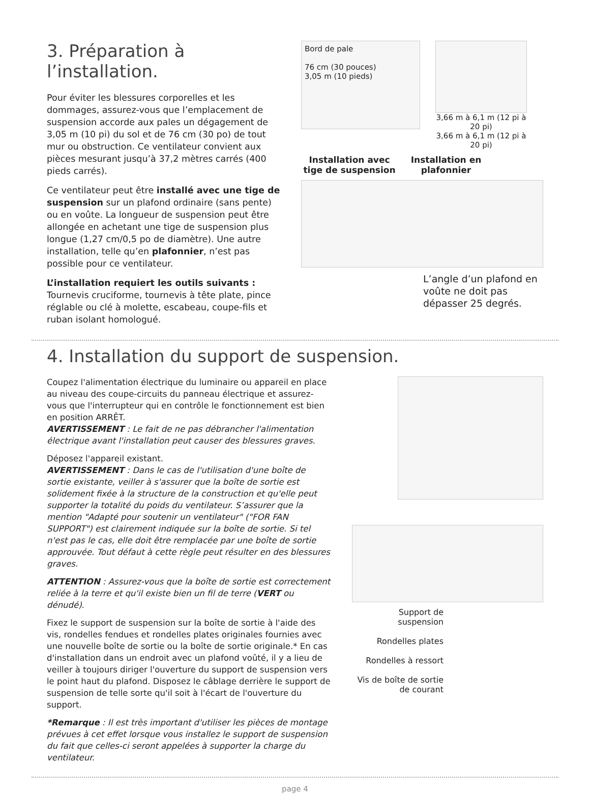3. Préparation à l’installation.
Pour éviter les blessures corporelles et les dommages, assurez-vous que l’emplacement de suspension accorde aux pales un dégagement de 3,05 m (10 pi) du sol et de 76 cm (30 po) de tout mur ou obstruction. Ce ventilateur convient aux pièces mesurant jusqu’à 37,2 mètres carrés (400 pieds carrés).
Ce ventilateur peut être installé avec une tige de suspension sur un plafond ordinaire (sans pente) ou en voûte. La longueur de suspension peut être allongée en achetant une tige de suspension plus longue (1,27 cm/0,5 po de diamètre). Une autre installation, telle qu’en plafonnier, n’est pas possible pour ce ventilateur.
L’installation requiert les outils suivants :
Tournevis cruciforme, tournevis à tête plate, pince réglable ou clé à molette, escabeau, coupe-fils et ruban isolant homologué.
Bord de pale
76 cm (30 pouces)
3,05 m (10 pieds)
3,66 m à 6,1 m (12 pi à 20 pi)
3,66 m à 6,1 m (12 pi à 20 pi)
Installation avec tige de suspension
Installation en plafonnier
L’angle d’un plafond en voûte ne doit pas dépasser 25 degrés.
4. Installation du support de suspension.
Coupez l'alimentation électrique du luminaire ou appareil en place au niveau des coupe-circuits du panneau électrique et assurez-vous que l'interrupteur qui en contrôle le fonctionnement est bien en position ARRÊT.
AVERTISSEMENT : Le fait de ne pas débrancher l'alimentation électrique avant l'installation peut causer des blessures graves.
Déposez l'appareil existant.
AVERTISSEMENT : Dans le cas de l'utilisation d'une boîte de sortie existante, veiller à s'assurer que la boîte de sortie est solidement fixée à la structure de la construction et qu'elle peut supporter la totalité du poids du ventilateur. S’assurer que la mention "Adapté pour soutenir un ventilateur" ("FOR FAN SUPPORT") est clairement indiquée sur la boîte de sortie. Si tel n'est pas le cas, elle doit être remplacée par une boîte de sortie approuvée. Tout défaut à cette règle peut résulter en des blessures graves.
ATTENTION : Assurez-vous que la boîte de sortie est correctement reliée à la terre et qu'il existe bien un fil de terre (VERT ou dénudé).
Fixez le support de suspension sur la boîte de sortie à l'aide des vis, rondelles fendues et rondelles plates originales fournies avec une nouvelle boîte de sortie ou la boîte de sortie originale.* En cas d'installation dans un endroit avec un plafond voûté, il y a lieu de veiller à toujours diriger l'ouverture du support de suspension vers le point haut du plafond. Disposez le câblage derrière le support de suspension de telle sorte qu'il soit à l'écart de l'ouverture du support.
*Remarque : Il est très important d'utiliser les pièces de montage prévues à cet effet lorsque vous installez le support de suspension du fait que celles-ci seront appelées à supporter la charge du ventilateur.
Support de suspension
Rondelles plates
Rondelles à ressort
Vis de boîte de sortie de courant
page 4